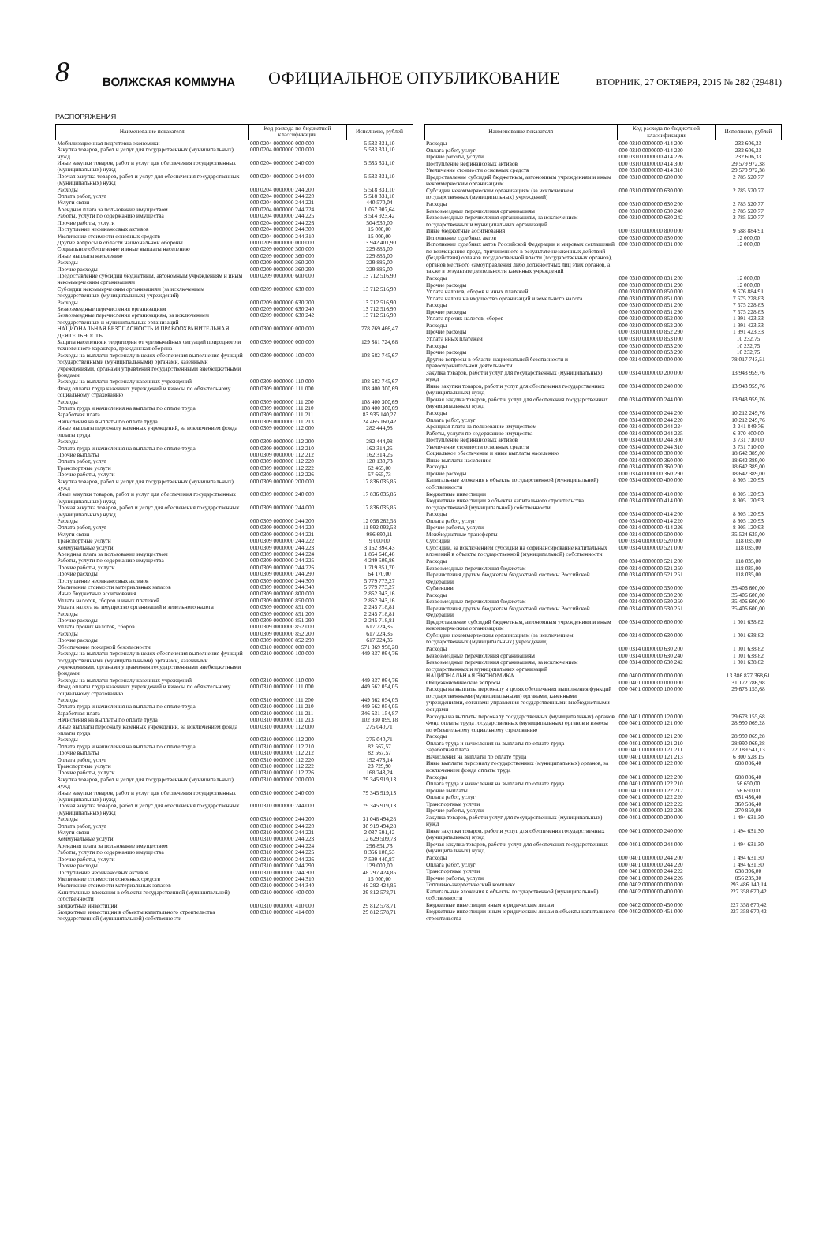8
ВОЛЖСКАЯ КОММУНА
ОФИЦИАЛЬНОЕ ОПУБЛИКОВАНИЕ
ВТОРНИК, 27 ОКТЯБРЯ, 2015 № 282 (29481)
РАСПОРЯЖЕНИЯ
| Наименование показателя | Код расхода по бюджетной классификации | Исполнено, рублей |
| --- | --- | --- |
| Мобилизационная подготовка экономики | 000 0204 0000000 000 000 | 5 533 331,10 |
| Закупка товаров, работ и услуг для государственных (муниципальных) нужд | 000 0204 0000000 200 000 | 5 533 331,10 |
| Иные закупки товаров, работ и услуг для обеспечения государственных (муниципальных) нужд | 000 0204 0000000 240 000 | 5 533 331,10 |
| Прочая закупка товаров, работ и услуг для обеспечения государственных (муниципальных) нужд | 000 0204 0000000 244 000 | 5 533 331,10 |
| Расходы | 000 0204 0000000 244 200 | 5 518 331,10 |
| Оплата работ, услуг | 000 0204 0000000 244 220 | 5 518 331,10 |
| Услуги связи | 000 0204 0000000 244 221 | 440 570,04 |
| Арендная плата за пользование имуществом | 000 0204 0000000 244 224 | 1 057 907,64 |
| Работы, услуги по содержанию имущества | 000 0204 0000000 244 225 | 3 514 923,42 |
| Прочие работы, услуги | 000 0204 0000000 244 226 | 504 930,00 |
| Поступление нефинансовых активов | 000 0204 0000000 244 300 | 15 000,00 |
| Увеличение стоимости основных средств | 000 0204 0000000 244 310 | 15 000,00 |
| Другие вопросы в области национальной обороны | 000 0209 0000000 000 000 | 13 942 401,90 |
| Социальное обеспечение и иные выплаты населению | 000 0209 0000000 300 000 | 229 885,00 |
| Иные выплаты населению | 000 0209 0000000 360 000 | 229 885,00 |
| Расходы | 000 0209 0000000 360 200 | 229 885,00 |
| Прочие расходы | 000 0209 0000000 360 290 | 229 885,00 |
| Предоставление субсидий бюджетным, автономным учреждениям и иным некоммерческим организациям | 000 0209 0000000 600 000 | 13 712 516,90 |
| Субсидии некоммерческим организациям (за исключением государственных (муниципальных) учреждений) | 000 0209 0000000 630 000 | 13 712 516,90 |
| Расходы | 000 0209 0000000 630 200 | 13 712 516,90 |
| Безвозмездные перечисления организациям | 000 0209 0000000 630 240 | 13 712 516,90 |
| Безвозмездные перечисления организациям, за исключением государственных и муниципальных организаций | 000 0209 0000000 630 242 | 13 712 516,90 |
| НАЦИОНАЛЬНАЯ БЕЗОПАСНОСТЬ И ПРАВООХРАНИТЕЛЬНАЯ ДЕЯТЕЛЬНОСТЬ | 000 0300 0000000 000 000 | 778 769 466,47 |
| Защита населения и территории от чрезвычайных ситуаций природного и техногенного характера, гражданская оборона | 000 0309 0000000 000 000 | 129 381 724,68 |
| Расходы на выплаты персоналу в целях обеспечения выполнения функций государственными (муниципальными) органами, казенными учреждениями, органами управления государственными внебюджетными фондами | 000 0309 0000000 100 000 | 108 682 745,67 |
| Расходы на выплаты персоналу казенных учреждений | 000 0309 0000000 110 000 | 108 682 745,67 |
| Фонд оплаты труда казенных учреждений и взносы по обязательному социальному страхованию | 000 0309 0000000 111 000 | 108 400 300,69 |
| Расходы | 000 0309 0000000 111 200 | 108 400 300,69 |
| Оплата труда и начисления на выплаты по оплате труда | 000 0309 0000000 111 210 | 108 400 300,69 |
| Заработная плата | 000 0309 0000000 111 211 | 83 935 140,27 |
| Начисления на выплаты по оплате труда | 000 0309 0000000 111 213 | 24 465 160,42 |
| Иные выплаты персоналу казенных учреждений, за исключением фонда оплаты труда | 000 0309 0000000 112 000 | 282 444,98 |
| Расходы | 000 0309 0000000 112 200 | 282 444,98 |
| Оплата труда и начисления на выплаты по оплате труда | 000 0309 0000000 112 210 | 162 314,25 |
| Прочие выплаты | 000 0309 0000000 112 212 | 162 314,25 |
| Оплата работ, услуг | 000 0309 0000000 112 220 | 120 130,73 |
| Транспортные услуги | 000 0309 0000000 112 222 | 62 465,00 |
| Прочие работы, услуги | 000 0309 0000000 112 226 | 57 665,73 |
| Закупка товаров, работ и услуг для государственных (муниципальных) нужд | 000 0309 0000000 200 000 | 17 836 035,85 |
| Иные закупки товаров, работ и услуг для обеспечения государственных (муниципальных) нужд | 000 0309 0000000 240 000 | 17 836 035,85 |
| Прочая закупка товаров, работ и услуг для обеспечения государственных (муниципальных) нужд | 000 0309 0000000 244 000 | 17 836 035,85 |
| Расходы | 000 0309 0000000 244 200 | 12 056 262,58 |
| Оплата работ, услуг | 000 0309 0000000 244 220 | 11 992 092,58 |
| Услуги связи | 000 0309 0000000 244 221 | 986 690,11 |
| Транспортные услуги | 000 0309 0000000 244 222 | 9 000,00 |
| Коммунальные услуги | 000 0309 0000000 244 223 | 3 162 394,43 |
| Арендная плата за пользование имуществом | 000 0309 0000000 244 224 | 1 864 646,48 |
| Работы, услуги по содержанию имущества | 000 0309 0000000 244 225 | 4 249 509,86 |
| Прочие работы, услуги | 000 0309 0000000 244 226 | 1 719 851,70 |
| Прочие расходы | 000 0309 0000000 244 290 | 64 170,00 |
| Поступление нефинансовых активов | 000 0309 0000000 244 300 | 5 779 773,27 |
| Увеличение стоимости материальных запасов | 000 0309 0000000 244 340 | 5 779 773,27 |
| Иные бюджетные ассигнования | 000 0309 0000000 800 000 | 2 862 943,16 |
| Уплата налогов, сборов и иных платежей | 000 0309 0000000 850 000 | 2 862 943,16 |
| Уплата налога на имущество организаций и земельного налога | 000 0309 0000000 851 000 | 2 245 718,81 |
| Расходы | 000 0309 0000000 851 200 | 2 245 718,81 |
| Прочие расходы | 000 0309 0000000 851 290 | 2 245 718,81 |
| Уплата прочих налогов, сборов | 000 0309 0000000 852 000 | 617 224,35 |
| Расходы | 000 0309 0000000 852 200 | 617 224,35 |
| Прочие расходы | 000 0309 0000000 852 290 | 617 224,35 |
| Обеспечение пожарной безопасности | 000 0310 0000000 000 000 | 571 369 998,28 |
| Расходы на выплаты персоналу в целях обеспечения выполнения функций государственными (муниципальными) органами, казенными учреждениями, органами управления государственными внебюджетными фондами | 000 0310 0000000 100 000 | 449 837 094,76 |
| Расходы на выплаты персоналу казенных учреждений | 000 0310 0000000 110 000 | 449 837 094,76 |
| Фонд оплаты труда казенных учреждений и взносы по обязательному социальному страхованию | 000 0310 0000000 111 000 | 449 562 054,05 |
| Расходы | 000 0310 0000000 111 200 | 449 562 054,05 |
| Оплата труда и начисления на выплаты по оплате труда | 000 0310 0000000 111 210 | 449 562 054,05 |
| Заработная плата | 000 0310 0000000 111 211 | 346 631 154,87 |
| Начисления на выплаты по оплате труда | 000 0310 0000000 111 213 | 102 930 899,18 |
| Иные выплаты персоналу казенных учреждений, за исключением фонда оплаты труда | 000 0310 0000000 112 000 | 275 040,71 |
| Расходы | 000 0310 0000000 112 200 | 275 040,71 |
| Оплата труда и начисления на выплаты по оплате труда | 000 0310 0000000 112 210 | 82 567,57 |
| Прочие выплаты | 000 0310 0000000 112 212 | 82 567,57 |
| Оплата работ, услуг | 000 0310 0000000 112 220 | 192 473,14 |
| Транспортные услуги | 000 0310 0000000 112 222 | 23 729,90 |
| Прочие работы, услуги | 000 0310 0000000 112 226 | 168 743,24 |
| Закупка товаров, работ и услуг для государственных (муниципальных) нужд | 000 0310 0000000 200 000 | 79 345 919,13 |
| Иные закупки товаров, работ и услуг для обеспечения государственных (муниципальных) нужд | 000 0310 0000000 240 000 | 79 345 919,13 |
| Прочая закупка товаров, работ и услуг для обеспечения государственных (муниципальных) нужд | 000 0310 0000000 244 000 | 79 345 919,13 |
| Расходы | 000 0310 0000000 244 200 | 31 048 494,28 |
| Оплата работ, услуг | 000 0310 0000000 244 220 | 30 919 494,28 |
| Услуги связи | 000 0310 0000000 244 221 | 2 037 591,42 |
| Коммунальные услуги | 000 0310 0000000 244 223 | 12 629 509,73 |
| Арендная плата за пользование имуществом | 000 0310 0000000 244 224 | 296 851,73 |
| Работы, услуги по содержанию имущества | 000 0310 0000000 244 225 | 8 356 100,53 |
| Прочие работы, услуги | 000 0310 0000000 244 226 | 7 599 440,87 |
| Прочие расходы | 000 0310 0000000 244 290 | 129 000,00 |
| Поступление нефинансовых активов | 000 0310 0000000 244 300 | 48 297 424,85 |
| Увеличение стоимости основных средств | 000 0310 0000000 244 310 | 15 000,00 |
| Увеличение стоимости материальных запасов | 000 0310 0000000 244 340 | 48 282 424,85 |
| Капитальные вложения в объекты государственной (муниципальной) собственности | 000 0310 0000000 400 000 | 29 812 578,71 |
| Бюджетные инвестиции | 000 0310 0000000 410 000 | 29 812 578,71 |
| Бюджетные инвестиции в объекты капитального строительства государственной (муниципальной) собственности | 000 0310 0000000 414 000 | 29 812 578,71 |
| Наименование показателя | Код расхода по бюджетной классификации | Исполнено, рублей |
| --- | --- | --- |
| Расходы | 000 0310 0000000 414 200 | 232 606,33 |
| Оплата работ, услуг | 000 0310 0000000 414 220 | 232 606,33 |
| Прочие работы, услуги | 000 0310 0000000 414 226 | 232 606,33 |
| Поступление нефинансовых активов | 000 0310 0000000 414 300 | 29 579 972,38 |
| Увеличение стоимости основных средств | 000 0310 0000000 414 310 | 29 579 972,38 |
| Предоставление субсидий бюджетным, автономным учреждениям и иным некоммерческим организациям | 000 0310 0000000 600 000 | 2 785 520,77 |
| Субсидии некоммерческим организациям (за исключением государственных (муниципальных) учреждений) | 000 0310 0000000 630 000 | 2 785 520,77 |
| Расходы | 000 0310 0000000 630 200 | 2 785 520,77 |
| Безвозмездные перечисления организациям | 000 0310 0000000 630 240 | 2 785 520,77 |
| Безвозмездные перечисления организациям, за исключением государственных и муниципальных организаций | 000 0310 0000000 630 242 | 2 785 520,77 |
| Иные бюджетные ассигнования | 000 0310 0000000 800 000 | 9 588 884,91 |
| Исполнение судебных актов | 000 0310 0000000 830 000 | 12 000,00 |
| Исполнение судебных актов Российской Федерации и мировых соглашений по возмещению вреда, причиненного в результате незаконных действий (бездействия) органов государственной власти (государственных органов), органов местного самоуправления либо должностных лиц этих органов, а также в результате деятельности казенных учреждений | 000 0310 0000000 831 000 | 12 000,00 |
| Расходы | 000 0310 0000000 831 200 | 12 000,00 |
| Прочие расходы | 000 0310 0000000 831 290 | 12 000,00 |
| Уплата налогов, сборов и иных платежей | 000 0310 0000000 850 000 | 9 576 884,91 |
| Уплата налога на имущество организаций и земельного налога | 000 0310 0000000 851 000 | 7 575 228,83 |
| Расходы | 000 0310 0000000 851 200 | 7 575 228,83 |
| Прочие расходы | 000 0310 0000000 851 290 | 7 575 228,83 |
| Уплата прочих налогов, сборов | 000 0310 0000000 852 000 | 1 991 423,33 |
| Расходы | 000 0310 0000000 852 200 | 1 991 423,33 |
| Прочие расходы | 000 0310 0000000 852 290 | 1 991 423,33 |
| Уплата иных платежей | 000 0310 0000000 853 000 | 10 232,75 |
| Расходы | 000 0310 0000000 853 200 | 10 232,75 |
| Прочие расходы | 000 0310 0000000 853 290 | 10 232,75 |
| Другие вопросы в области национальной безопасности и правоохранительной деятельности | 000 0314 0000000 000 000 | 78 017 743,51 |
| Закупка товаров, работ и услуг для государственных (муниципальных) нужд | 000 0314 0000000 200 000 | 13 943 959,76 |
| Иные закупки товаров, работ и услуг для обеспечения государственных (муниципальных) нужд | 000 0314 0000000 240 000 | 13 943 959,76 |
| Прочая закупка товаров, работ и услуг для обеспечения государственных (муниципальных) нужд | 000 0314 0000000 244 000 | 13 943 959,76 |
| Расходы | 000 0314 0000000 244 200 | 10 212 249,76 |
| Оплата работ, услуг | 000 0314 0000000 244 220 | 10 212 249,76 |
| Арендная плата за пользование имуществом | 000 0314 0000000 244 224 | 3 241 849,76 |
| Работы, услуги по содержанию имущества | 000 0314 0000000 244 225 | 6 970 400,00 |
| Поступление нефинансовых активов | 000 0314 0000000 244 300 | 3 731 710,00 |
| Увеличение стоимости основных средств | 000 0314 0000000 244 310 | 3 731 710,00 |
| Социальное обеспечение и иные выплаты населению | 000 0314 0000000 300 000 | 18 642 389,00 |
| Иные выплаты населению | 000 0314 0000000 360 000 | 18 642 389,00 |
| Расходы | 000 0314 0000000 360 200 | 18 642 389,00 |
| Прочие расходы | 000 0314 0000000 360 290 | 18 642 389,00 |
| Капитальные вложения в объекты государственной (муниципальной) собственности | 000 0314 0000000 400 000 | 8 905 120,93 |
| Бюджетные инвестиции | 000 0314 0000000 410 000 | 8 905 120,93 |
| Бюджетные инвестиции в объекты капитального строительства государственной (муниципальной) собственности | 000 0314 0000000 414 000 | 8 905 120,93 |
| Расходы | 000 0314 0000000 414 200 | 8 905 120,93 |
| Оплата работ, услуг | 000 0314 0000000 414 220 | 8 905 120,93 |
| Прочие работы, услуги | 000 0314 0000000 414 226 | 8 905 120,93 |
| Межбюджетные трансферты | 000 0314 0000000 500 000 | 35 524 635,00 |
| Субсидии | 000 0314 0000000 520 000 | 118 035,00 |
| Субсидии, за исключением субсидий на софинансирование капитальных вложений в объекты государственной (муниципальной) собственности | 000 0314 0000000 521 000 | 118 035,00 |
| Расходы | 000 0314 0000000 521 200 | 118 035,00 |
| Безвозмездные перечисления бюджетам | 000 0314 0000000 521 250 | 118 035,00 |
| Перечисления другим бюджетам бюджетной системы Российской Федерации | 000 0314 0000000 521 251 | 118 035,00 |
| Субвенции | 000 0314 0000000 530 000 | 35 406 600,00 |
| Расходы | 000 0314 0000000 530 200 | 35 406 600,00 |
| Безвозмездные перечисления бюджетам | 000 0314 0000000 530 250 | 35 406 600,00 |
| Перечисления другим бюджетам бюджетной системы Российской Федерации | 000 0314 0000000 530 251 | 35 406 600,00 |
| Предоставление субсидий бюджетным, автономным учреждениям и иным некоммерческим организациям | 000 0314 0000000 600 000 | 1 001 638,82 |
| Субсидии некоммерческим организациям (за исключением государственных (муниципальных) учреждений) | 000 0314 0000000 630 000 | 1 001 638,82 |
| Расходы | 000 0314 0000000 630 200 | 1 001 638,82 |
| Безвозмездные перечисления организациям | 000 0314 0000000 630 240 | 1 001 638,82 |
| Безвозмездные перечисления организациям, за исключением государственных и муниципальных организаций | 000 0314 0000000 630 242 | 1 001 638,82 |
| НАЦИОНАЛЬНАЯ ЭКОНОМИКА | 000 0400 0000000 000 000 | 13 386 877 368,61 |
| Общеэкономические вопросы | 000 0401 0000000 000 000 | 31 172 786,98 |
| Расходы на выплаты персоналу в целях обеспечения выполнения функций государственными (муниципальными) органами, казенными учреждениями, органами управления государственными внебюджетными фондами | 000 0401 0000000 100 000 | 29 678 155,68 |
| Расходы на выплаты персоналу государственных (муниципальных) органов | 000 0401 0000000 120 000 | 29 678 155,68 |
| Фонд оплаты труда государственных (муниципальных) органов и взносы по обязательному социальному страхованию | 000 0401 0000000 121 000 | 28 990 069,28 |
| Расходы | 000 0401 0000000 121 200 | 28 990 069,28 |
| Оплата труда и начисления на выплаты по оплате труда | 000 0401 0000000 121 210 | 28 990 069,28 |
| Заработная плата | 000 0401 0000000 121 211 | 22 189 541,13 |
| Начисления на выплаты по оплате труда | 000 0401 0000000 121 213 | 6 800 528,15 |
| Иные выплаты персоналу государственных (муниципальных) органов, за исключением фонда оплаты труда | 000 0401 0000000 122 000 | 688 086,40 |
| Расходы | 000 0401 0000000 122 200 | 688 086,40 |
| Оплата труда и начисления на выплаты по оплате труда | 000 0401 0000000 122 210 | 56 650,00 |
| Прочие выплаты | 000 0401 0000000 122 212 | 56 650,00 |
| Оплата работ, услуг | 000 0401 0000000 122 220 | 631 436,40 |
| Транспортные услуги | 000 0401 0000000 122 222 | 360 586,40 |
| Прочие работы, услуги | 000 0401 0000000 122 226 | 270 850,00 |
| Закупка товаров, работ и услуг для государственных (муниципальных) нужд | 000 0401 0000000 200 000 | 1 494 631,30 |
| Иные закупки товаров, работ и услуг для обеспечения государственных (муниципальных) нужд | 000 0401 0000000 240 000 | 1 494 631,30 |
| Прочая закупка товаров, работ и услуг для обеспечения государственных (муниципальных) нужд | 000 0401 0000000 244 000 | 1 494 631,30 |
| Расходы | 000 0401 0000000 244 200 | 1 494 631,30 |
| Оплата работ, услуг | 000 0401 0000000 244 220 | 1 494 631,30 |
| Транспортные услуги | 000 0401 0000000 244 222 | 638 396,00 |
| Прочие работы, услуги | 000 0401 0000000 244 226 | 856 235,30 |
| Топливно-энергетический комплекс | 000 0402 0000000 000 000 | 293 486 140,14 |
| Капитальные вложения в объекты государственной (муниципальной) собственности | 000 0402 0000000 400 000 | 227 358 670,42 |
| Бюджетные инвестиции иным юридическим лицам | 000 0402 0000000 450 000 | 227 358 670,42 |
| Бюджетные инвестиции иным юридическим лицам в объекты капитального строительства | 000 0402 0000000 451 000 | 227 358 670,42 |